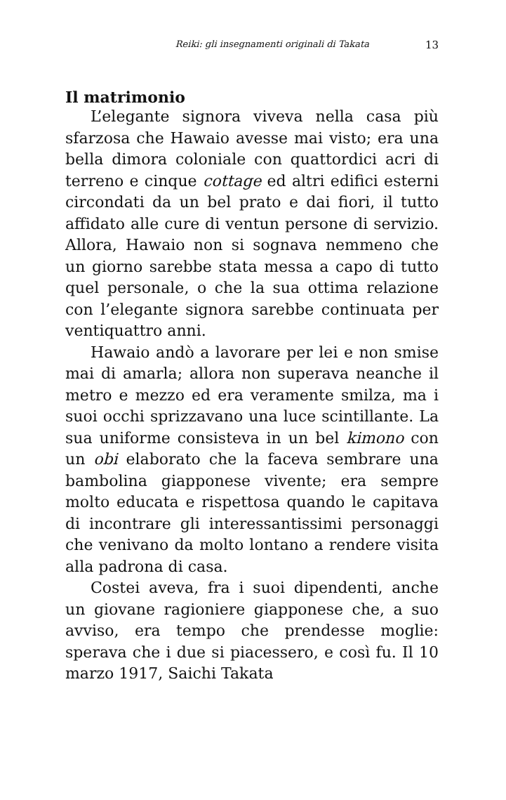Reiki: gli insegnamenti originali di Takata 13
Il matrimonio
L’elegante signora viveva nella casa più sfarzosa che Hawaio avesse mai visto; era una bella dimora coloniale con quattordici acri di terreno e cinque cottage ed altri edifici esterni circondati da un bel prato e dai fiori, il tutto affidato alle cure di ventun persone di servizio. Allora, Hawaio non si sognava nemmeno che un giorno sarebbe stata messa a capo di tutto quel personale, o che la sua ottima relazione con l’elegante signora sarebbe continuata per ventiquattro anni.
Hawaio andò a lavorare per lei e non smise mai di amarla; allora non superava neanche il metro e mezzo ed era veramente smilza, ma i suoi occhi sprizzavano una luce scintillante. La sua uniforme consisteva in un bel kimono con un obi elaborato che la faceva sembrare una bambolina giapponese vivente; era sempre molto educata e rispettosa quando le capitava di incontrare gli interessantissimi personaggi che venivano da molto lontano a rendere visita alla padrona di casa.
Costei aveva, fra i suoi dipendenti, anche un giovane ragioniere giapponese che, a suo avviso, era tempo che prendesse moglie: sperava che i due si piacessero, e così fu. Il 10 marzo 1917, Saichi Takata